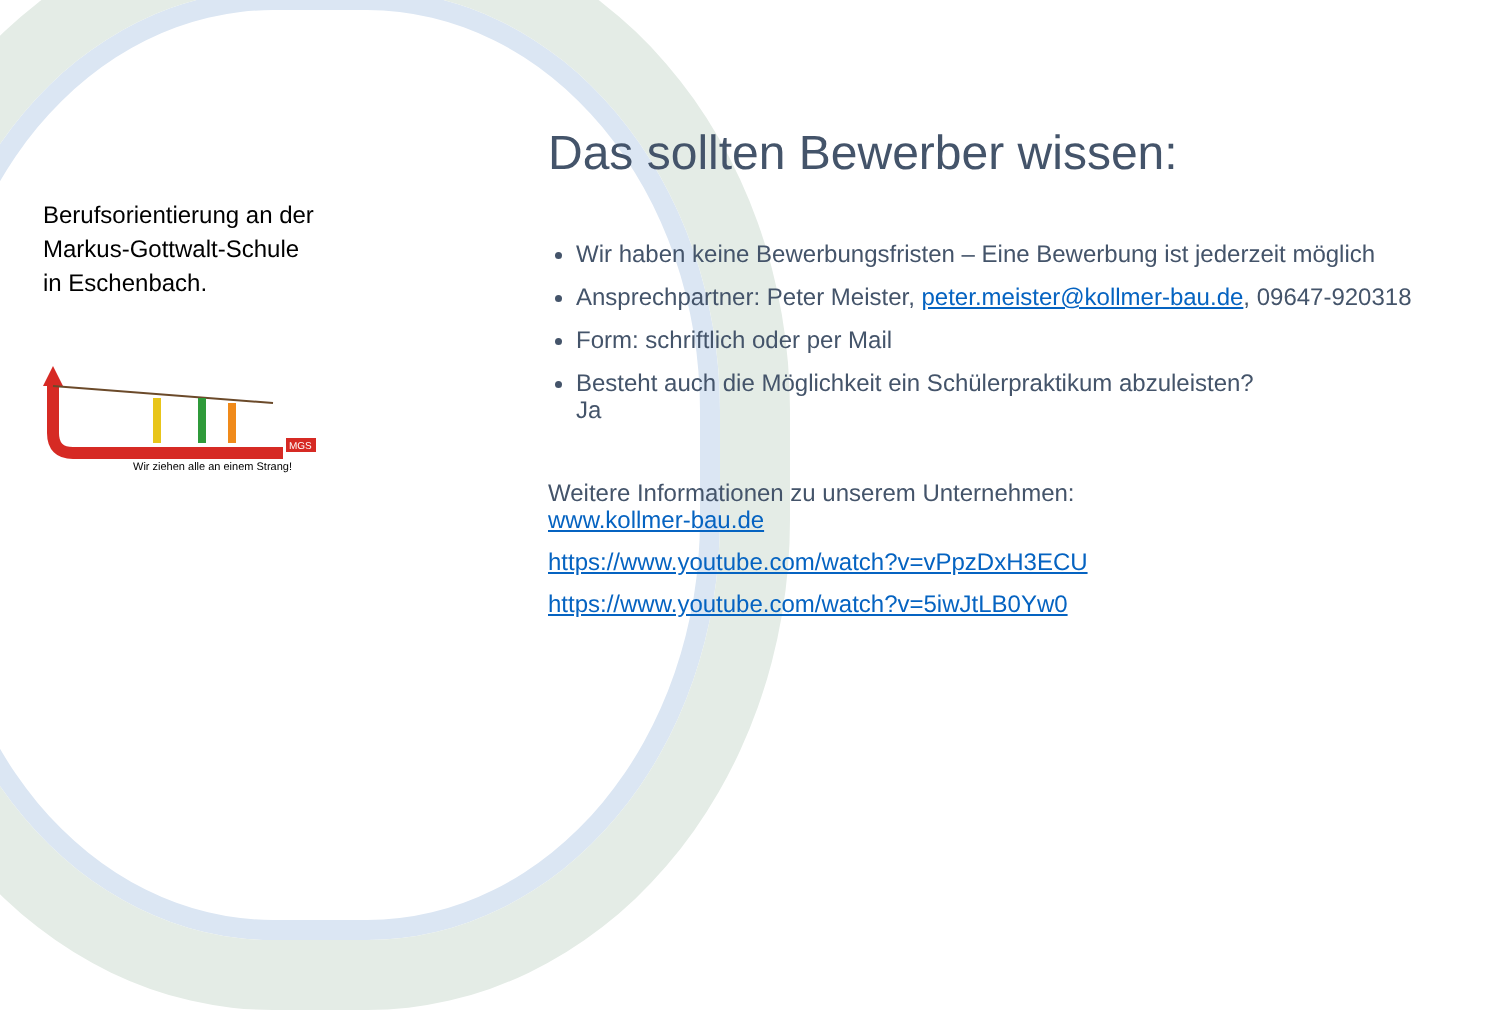Berufsorientierung an der
Markus-Gottwalt-Schule
in Eschenbach.
MGS
Wir ziehen alle an einem Strang!
Das sollten Bewerber wissen:
Wir haben keine Bewerbungsfristen – Eine Bewerbung ist jederzeit möglich
Ansprechpartner: Peter Meister, peter.meister@kollmer-bau.de, 09647-920318
Form: schriftlich oder per Mail
Besteht auch die Möglichkeit ein Schülerpraktikum abzuleisten?
Ja
Weitere Informationen zu unserem Unternehmen:
www.kollmer-bau.de
https://www.youtube.com/watch?v=vPpzDxH3ECU
https://www.youtube.com/watch?v=5iwJtLB0Yw0